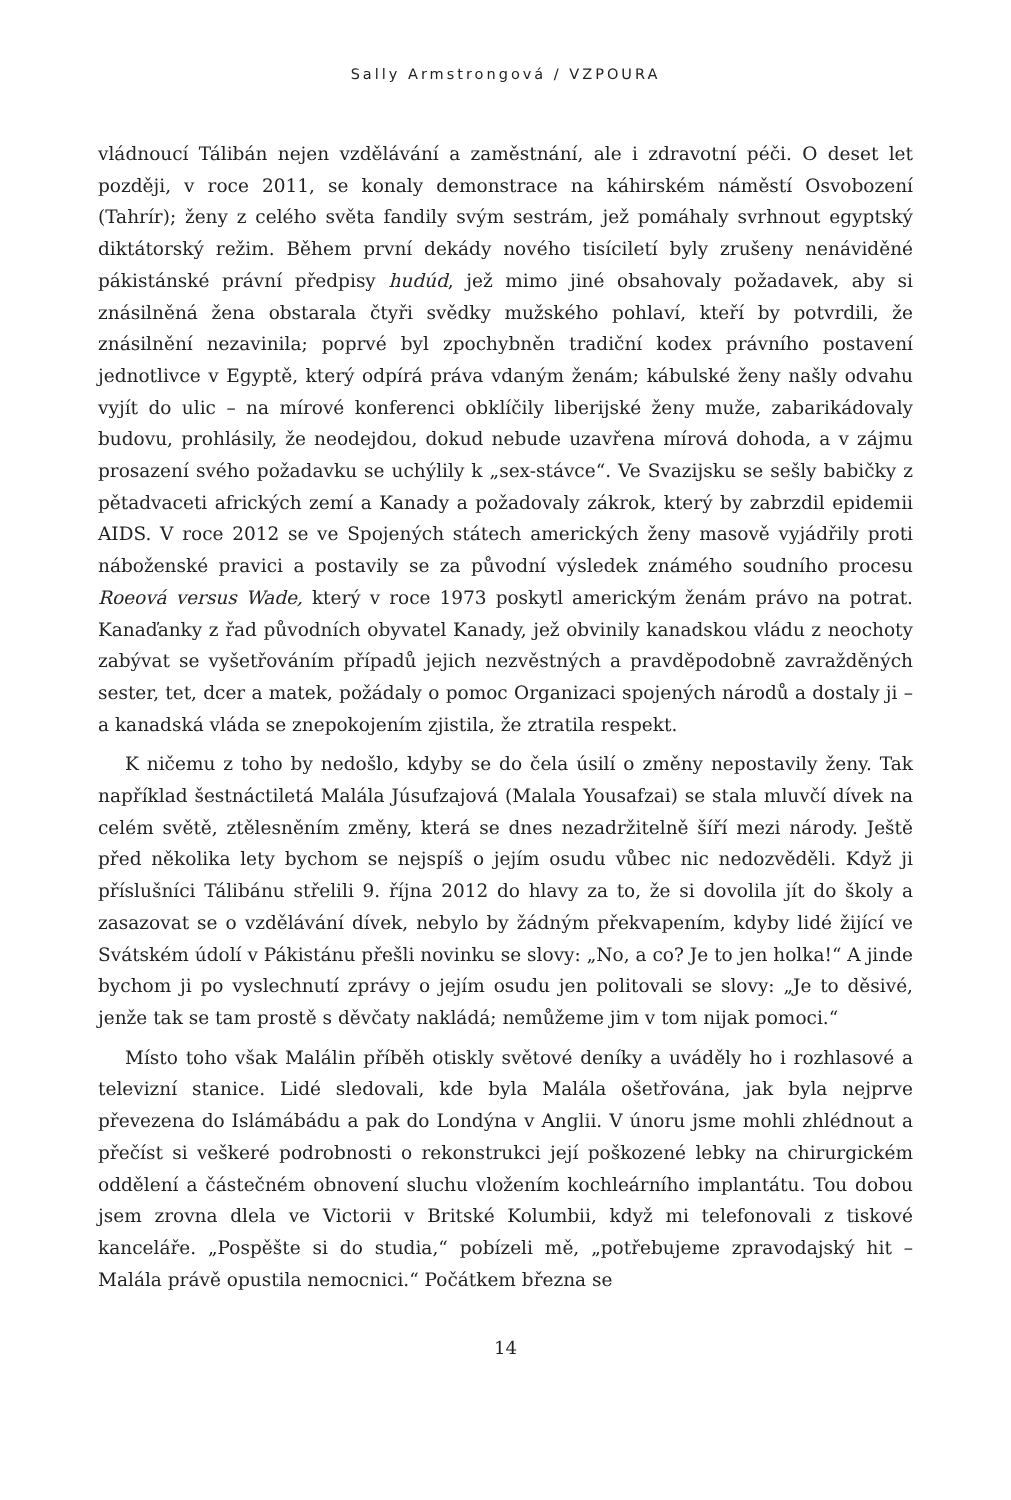Sally Armstrongová / VZPOURA
vládnoucí Tálibán nejen vzdělávání a zaměstnání, ale i zdravotní péči. O deset let později, v roce 2011, se konaly demonstrace na káhirském náměstí Osvobození (Tahrír); ženy z celého světa fandily svým sestrám, jež pomáhaly svrhnout egyptský diktátorský režim. Během první dekády nového tisíciletí byly zrušeny nenáviděné pákistánské právní předpisy hudúd, jež mimo jiné obsahovaly požadavek, aby si znásilněná žena obstarala čtyři svědky mužského pohlaví, kteří by potvrdili, že znásilnění nezavinila; poprvé byl zpochybněn tradiční kodex právního postavení jednotlivce v Egyptě, který odpírá práva vdaným ženám; kábulské ženy našly odvahu vyjít do ulic – na mírové konferenci obklíčily liberijské ženy muže, zabarikádovaly budovu, prohlásily, že neodejdou, dokud nebude uzavřena mírová dohoda, a v zájmu prosazení svého požadavku se uchýlily k „sex-stávce“. Ve Svazijsku se sešly babičky z pětadvaceti afrických zemí a Kanady a požadovaly zákrok, který by zabrzdil epidemii AIDS. V roce 2012 se ve Spojených státech amerických ženy masově vyjádřily proti náboženské pravici a postavily se za původní výsledek známého soudního procesu Roeová versus Wade, který v roce 1973 poskytl americkým ženám právo na potrat. Kanaďanky z řad původních obyvatel Kanady, jež obvinily kanadskou vládu z neochoty zabývat se vyšetřováním případů jejich nezvěstných a pravděpodobně zavražděných sester, tet, dcer a matek, požádaly o pomoc Organizaci spojených národů a dostaly ji – a kanadská vláda se znepokojením zjistila, že ztratila respekt.
K ničemu z toho by nedošlo, kdyby se do čela úsilí o změny nepostavily ženy. Tak například šestnáctiletá Malála Júsufzajová (Malala Yousafzai) se stala mluvčí dívek na celém světě, ztělesněním změny, která se dnes nezadržitelně šíří mezi národy. Ještě před několika lety bychom se nejspíš o jejím osudu vůbec nic nedozvěděli. Když ji příslušníci Tálibánu střelili 9. října 2012 do hlavy za to, že si dovolila jít do školy a zasazovat se o vzdělávání dívek, nebylo by žádným překvapením, kdyby lidé žijící ve Svátském údolí v Pákistánu přešli novinku se slovy: „No, a co? Je to jen holka!“ A jinde bychom ji po vyslechnutí zprávy o jejím osudu jen politovali se slovy: „Je to děsivé, jenže tak se tam prostě s děvčaty nakládá; nemůžeme jim v tom nijak pomoci.“
Místo toho však Malálin příběh otiskly světové deníky a uváděly ho i rozhlasové a televizní stanice. Lidé sledovali, kde byla Malála ošetřována, jak byla nejprve převezena do Islámábádu a pak do Londýna v Anglii. V únoru jsme mohli zhlédnout a přečíst si veškeré podrobnosti o rekonstrukci její poškozené lebky na chirurgickém oddělení a částečném obnovení sluchu vložením kochleárního implantátu. Tou dobou jsem zrovna dlela ve Victorii v Britské Kolumbii, když mi telefonovali z tiskové kanceláře. „Pospěšte si do studia,“ pobízeli mě, „potřebujeme zpravodajský hit – Malála právě opustila nemocnici.“ Počátkem března se
14